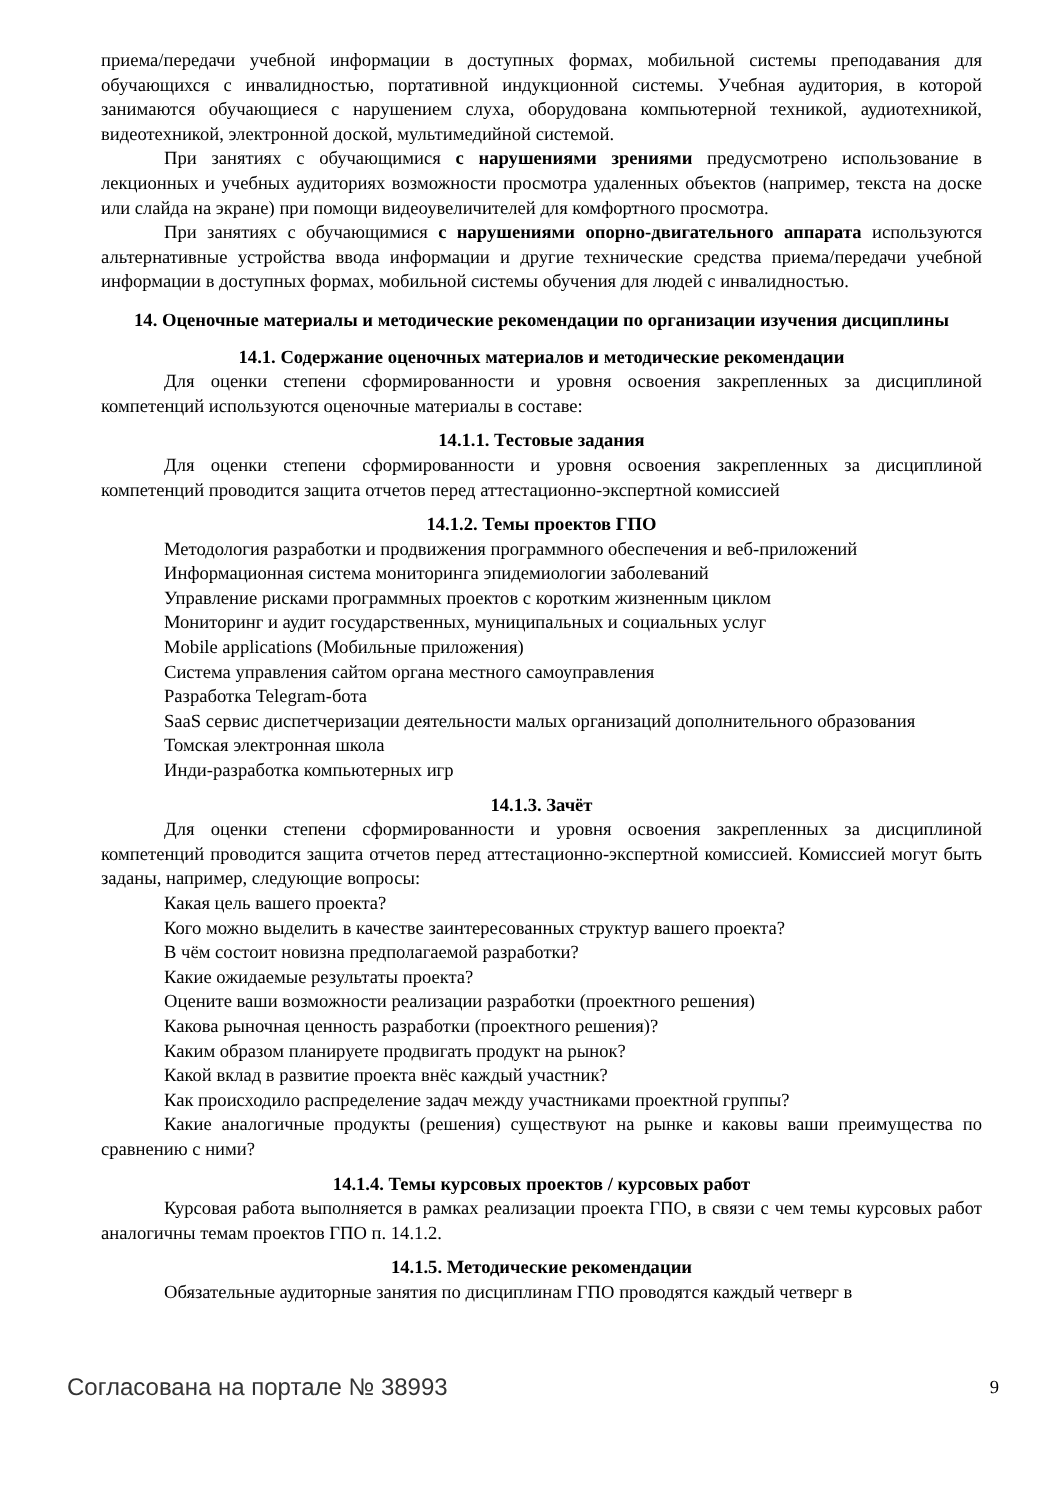приема/передачи учебной информации в доступных формах, мобильной системы преподавания для обучающихся с инвалидностью, портативной индукционной системы. Учебная аудитория, в которой занимаются обучающиеся с нарушением слуха, оборудована компьютерной техникой, аудиотехникой, видеотехникой, электронной доской, мультимедийной системой.
При занятиях с обучающимися с нарушениями зрениями предусмотрено использование в лекционных и учебных аудиториях возможности просмотра удаленных объектов (например, текста на доске или слайда на экране) при помощи видеоувеличителей для комфортного просмотра.
При занятиях с обучающимися с нарушениями опорно-двигательного аппарата используются альтернативные устройства ввода информации и другие технические средства приема/передачи учебной информации в доступных формах, мобильной системы обучения для людей с инвалидностью.
14. Оценочные материалы и методические рекомендации по организации изучения дисциплины
14.1. Содержание оценочных материалов и методические рекомендации
Для оценки степени сформированности и уровня освоения закрепленных за дисциплиной компетенций используются оценочные материалы в составе:
14.1.1. Тестовые задания
Для оценки степени сформированности и уровня освоения закрепленных за дисциплиной компетенций проводится защита отчетов перед аттестационно-экспертной комиссией
14.1.2. Темы проектов ГПО
Методология разработки и продвижения программного обеспечения и веб-приложений
Информационная система мониторинга эпидемиологии заболеваний
Управление рисками программных проектов с коротким жизненным циклом
Мониторинг и аудит государственных, муниципальных и социальных услуг
Mobile applications (Мобильные приложения)
Система управления сайтом органа местного самоуправления
Разработка Telegram-бота
SaaS сервис диспетчеризации деятельности малых организаций дополнительного образования
Томская электронная школа
Инди-разработка компьютерных игр
14.1.3. Зачёт
Для оценки степени сформированности и уровня освоения закрепленных за дисциплиной компетенций проводится защита отчетов перед аттестационно-экспертной комиссией. Комиссией могут быть заданы, например, следующие вопросы:
Какая цель вашего проекта?
Кого можно выделить в качестве заинтересованных структур вашего проекта?
В чём состоит новизна предполагаемой разработки?
Какие ожидаемые результаты проекта?
Оцените ваши возможности реализации разработки (проектного решения)
Какова рыночная ценность разработки (проектного решения)?
Каким образом планируете продвигать продукт на рынок?
Какой вклад в развитие проекта внёс каждый участник?
Как происходило распределение задач между участниками проектной группы?
Какие аналогичные продукты (решения) существуют на рынке и каковы ваши преимущества по сравнению с ними?
14.1.4. Темы курсовых проектов / курсовых работ
Курсовая работа выполняется в рамках реализации проекта ГПО, в связи с чем темы курсовых работ аналогичны темам проектов ГПО п. 14.1.2.
14.1.5. Методические рекомендации
Обязательные аудиторные занятия по дисциплинам ГПО проводятся каждый четверг в
Согласована на портале № 38993 9